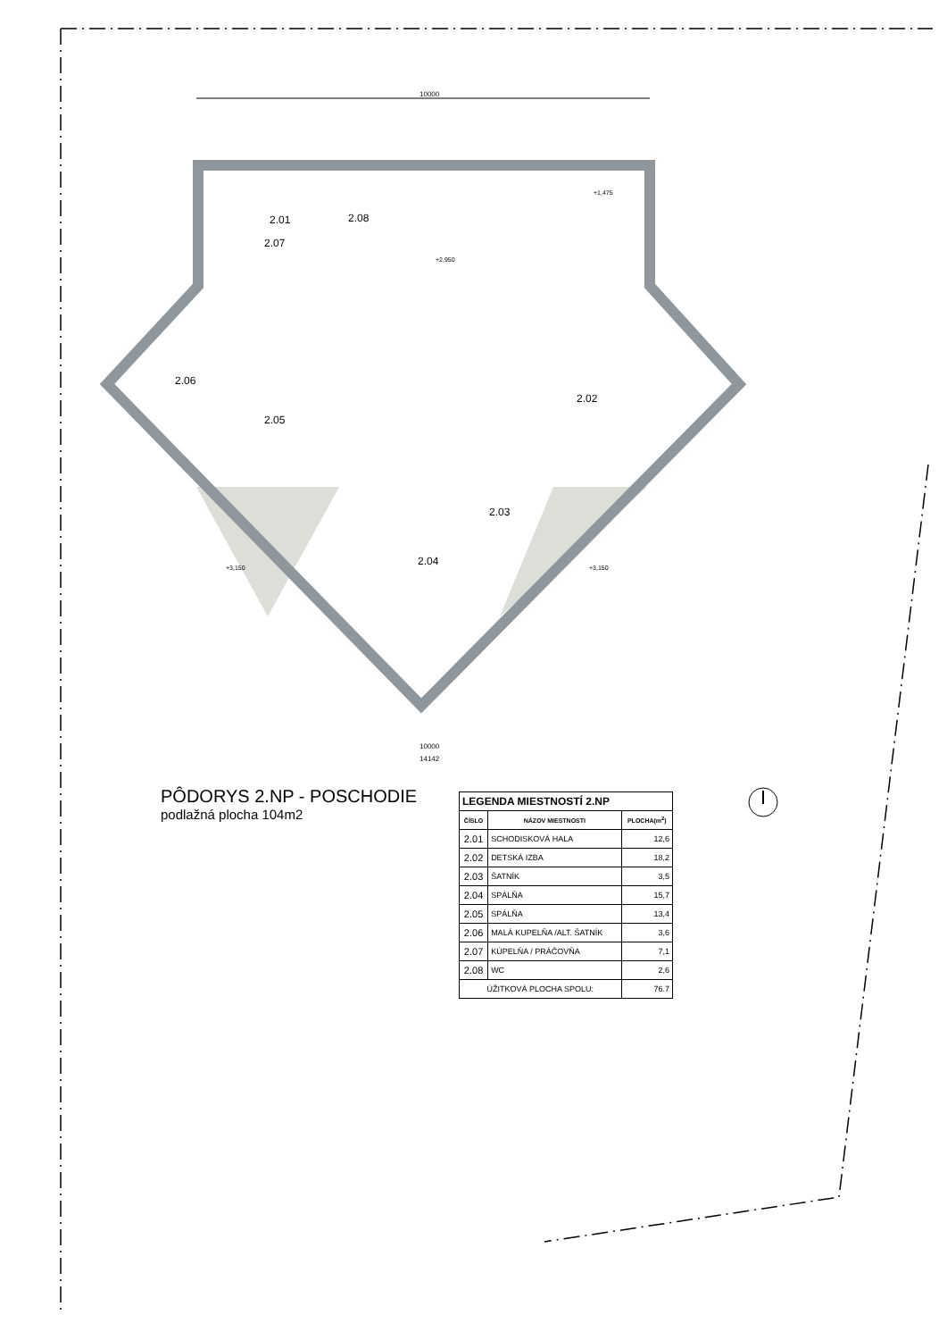10000
2.01
2.02
2.03
2.04
2.05
2.06
2.07
2.08
+2,950
+1,475
+3,150
+3,150
10000
14142
PÔDORYS 2.NP - POSCHODIE
podlažná plocha 104m2
| LEGENDA MIESTNOSTÍ 2.NP | | |
| --- | --- | --- |
| ČÍSLO | NÁZOV MIESTNOSTI | PLOCHA(m<sup>2</sup>) |
| 2.01 | SCHODISKOVÁ HALA | 12,6 |
| 2.02 | DETSKÁ IZBA | 18,2 |
| 2.03 | ŠATNÍK | 3,5 |
| 2.04 | SPÁLŇA | 15,7 |
| 2.05 | SPÁLŇA | 13,4 |
| 2.06 | MALÁ KUPELŇA /ALT. ŠATNÍK | 3,6 |
| 2.07 | KÚPELŇA / PRÁČOVŇA | 7,1 |
| 2.08 | WC | 2,6 |
| ÚŽITKOVÁ PLOCHA SPOLU: | | 76.7 |